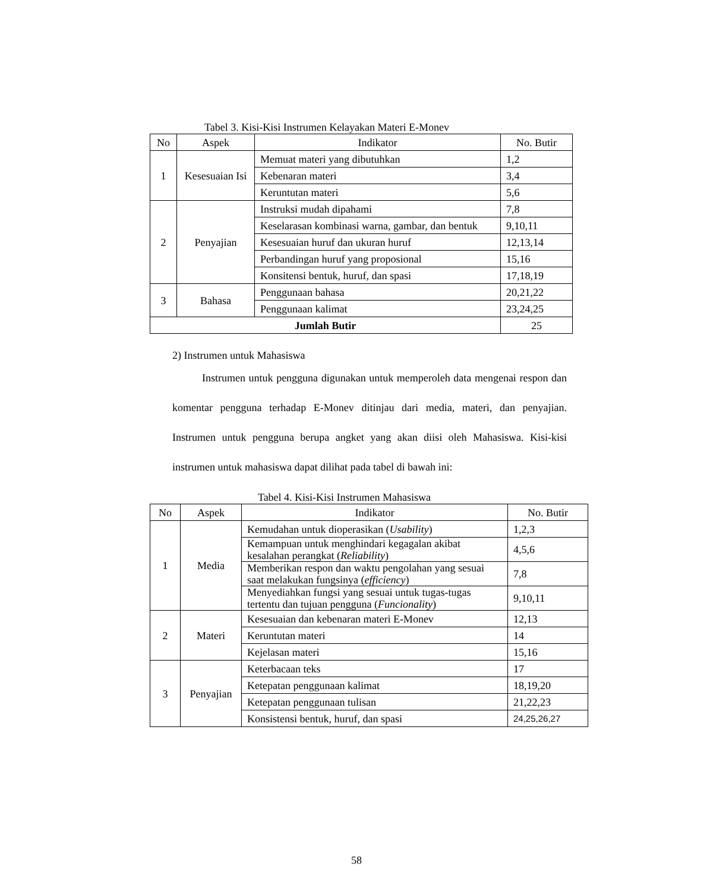Tabel 3. Kisi-Kisi Instrumen Kelayakan Materi E-Monev
| No | Aspek | Indikator | No. Butir |
| --- | --- | --- | --- |
| 1 | Kesesuaian Isi | Memuat materi yang dibutuhkan | 1,2 |
| | | Kebenaran materi | 3,4 |
| | | Keruntutan materi | 5,6 |
| 2 | Penyajian | Instruksi mudah dipahami | 7,8 |
| | | Keselarasan kombinasi warna, gambar, dan bentuk | 9,10,11 |
| | | Kesesuaian huruf dan ukuran huruf | 12,13,14 |
| | | Perbandingan huruf yang proposional | 15,16 |
| | | Konsitensi bentuk, huruf, dan spasi | 17,18,19 |
| 3 | Bahasa | Penggunaan bahasa | 20,21,22 |
| | | Penggunaan kalimat | 23,24,25 |
| Jumlah Butir | | | 25 |
2) Instrumen untuk Mahasiswa
Instrumen untuk pengguna digunakan untuk memperoleh data mengenai respon dan komentar pengguna terhadap E-Monev ditinjau dari media, materi, dan penyajian. Instrumen untuk pengguna berupa angket yang akan diisi oleh Mahasiswa. Kisi-kisi instrumen untuk mahasiswa dapat dilihat pada tabel di bawah ini:
Tabel 4. Kisi-Kisi Instrumen Mahasiswa
| No | Aspek | Indikator | No. Butir |
| --- | --- | --- | --- |
| 1 | Media | Kemudahan untuk dioperasikan ( Usability ) | 1,2,3 |
| | | Kemampuan untuk menghindari kegagalan akibat kesalahan perangkat ( Reliability ) | 4,5,6 |
| | | Memberikan respon dan waktu pengolahan yang sesuai saat melakukan fungsinya ( efficiency ) | 7,8 |
| | | Menyediahkan fungsi yang sesuai untuk tugas-tugas tertentu dan tujuan pengguna ( Funcionality ) | 9,10,11 |
| 2 | Materi | Kesesuaian dan kebenaran materi E-Monev | 12,13 |
| | | Keruntutan materi | 14 |
| | | Kejelasan materi | 15,16 |
| 3 | Penyajian | Keterbacaan teks | 17 |
| | | Ketepatan penggunaan kalimat | 18,19,20 |
| | | Ketepatan penggunaan tulisan | 21,22,23 |
| | | Konsistensi bentuk, huruf, dan spasi | 24,25,26,27 |
58